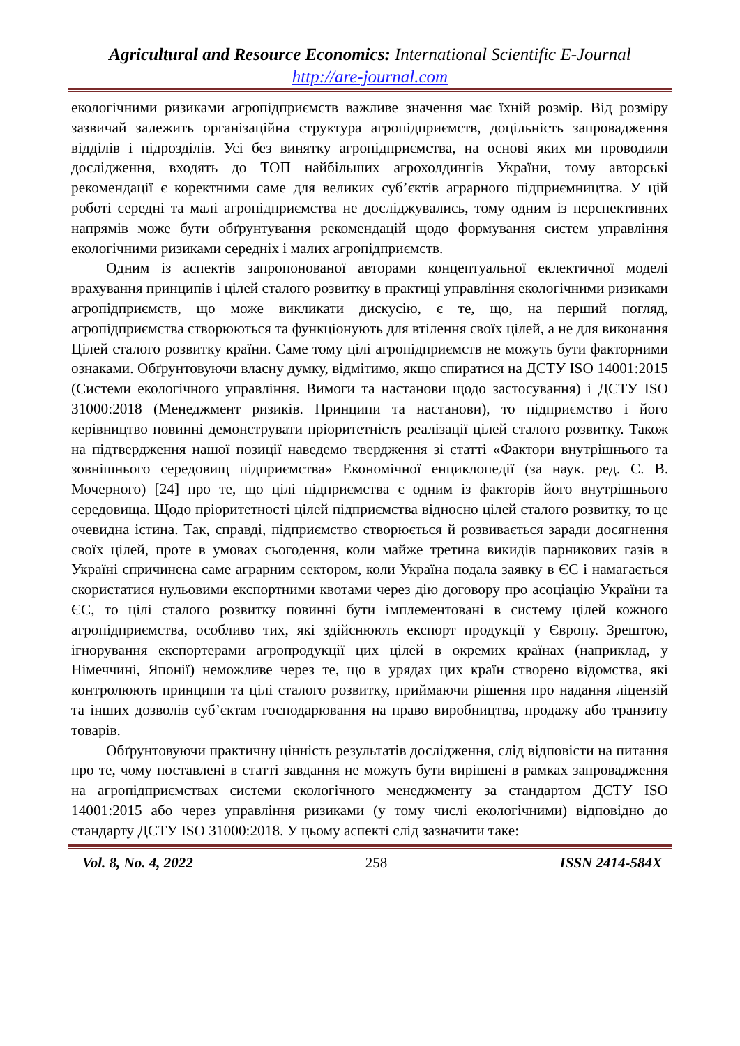Agricultural and Resource Economics: International Scientific E-Journal
http://are-journal.com
екологічними ризиками агропідприємств важливе значення має їхній розмір. Від розміру зазвичай залежить організаційна структура агропідприємств, доцільність запровадження відділів і підрозділів. Усі без винятку агропідприємства, на основі яких ми проводили дослідження, входять до ТОП найбільших агрохолдингів України, тому авторські рекомендації є коректними саме для великих суб’єктів аграрного підприємництва. У цій роботі середні та малі агропідприємства не досліджувались, тому одним із перспективних напрямів може бути обґрунтування рекомендацій щодо формування систем управління екологічними ризиками середніх і малих агропідприємств.
Одним із аспектів запропонованої авторами концептуальної еклектичної моделі врахування принципів і цілей сталого розвитку в практиці управління екологічними ризиками агропідприємств, що може викликати дискусію, є те, що, на перший погляд, агропідприємства створюються та функціонують для втілення своїх цілей, а не для виконання Цілей сталого розвитку країни. Саме тому цілі агропідприємств не можуть бути факторними ознаками. Обґрунтовуючи власну думку, відмітимо, якщо спиратися на ДСТУ ISO 14001:2015 (Системи екологічного управління. Вимоги та настанови щодо застосування) і ДСТУ ISO 31000:2018 (Менеджмент ризиків. Принципи та настанови), то підприємство і його керівництво повинні демонструвати пріоритетність реалізації цілей сталого розвитку. Також на підтвердження нашої позиції наведемо твердження зі статті «Фактори внутрішнього та зовнішнього середовищ підприємства» Економічної енциклопедії (за наук. ред. С. В. Мочерного) [24] про те, що цілі підприємства є одним із факторів його внутрішнього середовища. Щодо пріоритетності цілей підприємства відносно цілей сталого розвитку, то це очевидна істина. Так, справді, підприємство створюється й розвивається заради досягнення своїх цілей, проте в умовах сьогодення, коли майже третина викидів парникових газів в Україні спричинена саме аграрним сектором, коли Україна подала заявку в ЄС і намагається скористатися нульовими експортними квотами через дію договору про асоціацію України та ЄС, то цілі сталого розвитку повинні бути імплементовані в систему цілей кожного агропідприємства, особливо тих, які здійснюють експорт продукції у Європу. Зрештою, ігнорування експортерами агропродукції цих цілей в окремих країнах (наприклад, у Німеччині, Японії) неможливе через те, що в урядах цих країн створено відомства, які контролюють принципи та цілі сталого розвитку, приймаючи рішення про надання ліцензій та інших дозволів суб’єктам господарювання на право виробництва, продажу або транзиту товарів.
Обґрунтовуючи практичну цінність результатів дослідження, слід відповісти на питання про те, чому поставлені в статті завдання не можуть бути вирішені в рамках запровадження на агропідприємствах системи екологічного менеджменту за стандартом ДСТУ ISO 14001:2015 або через управління ризиками (у тому числі екологічними) відповідно до стандарту ДСТУ ISO 31000:2018. У цьому аспекті слід зазначити таке:
Vol. 8, No. 4, 2022 258 ISSN 2414-584X